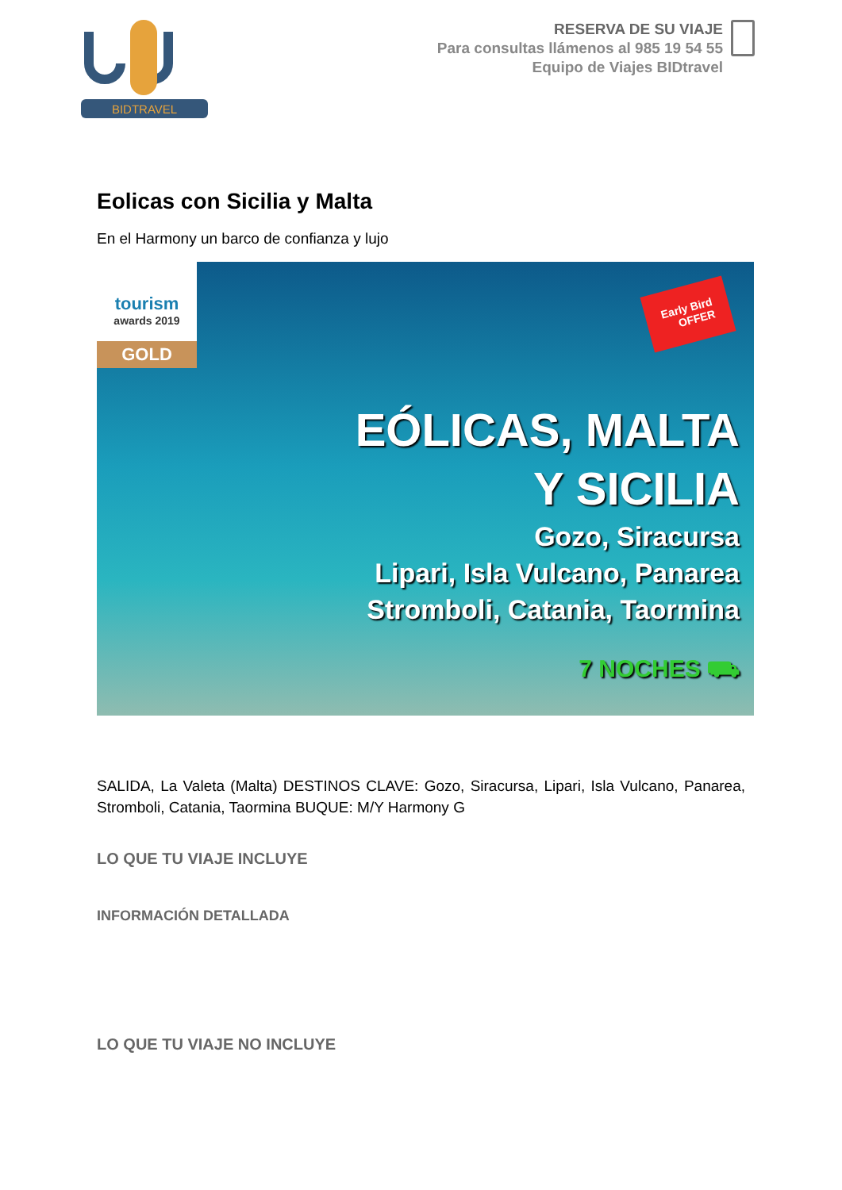BIDTRAVEL
RESERVA DE SU VIAJE
Para consultas llámenos al 985 19 54 55
Equipo de Viajes BIDtravel
Eolicas con Sicilia y Malta
En el Harmony un barco de confianza y lujo
tourism
awards 2019
GOLD
Early Bird
OFFER
EÓLICAS, MALTA
Y SICILIA
Gozo, Siracursa
Lipari, Isla Vulcano, Panarea
Stromboli, Catania, Taormina
7 NOCHES ⛟
SALIDA, La Valeta (Malta) DESTINOS CLAVE: Gozo, Siracursa, Lipari, Isla Vulcano, Panarea, Stromboli, Catania, Taormina BUQUE: M/Y Harmony G
LO QUE TU VIAJE INCLUYE
INFORMACIÓN DETALLADA
LO QUE TU VIAJE NO INCLUYE